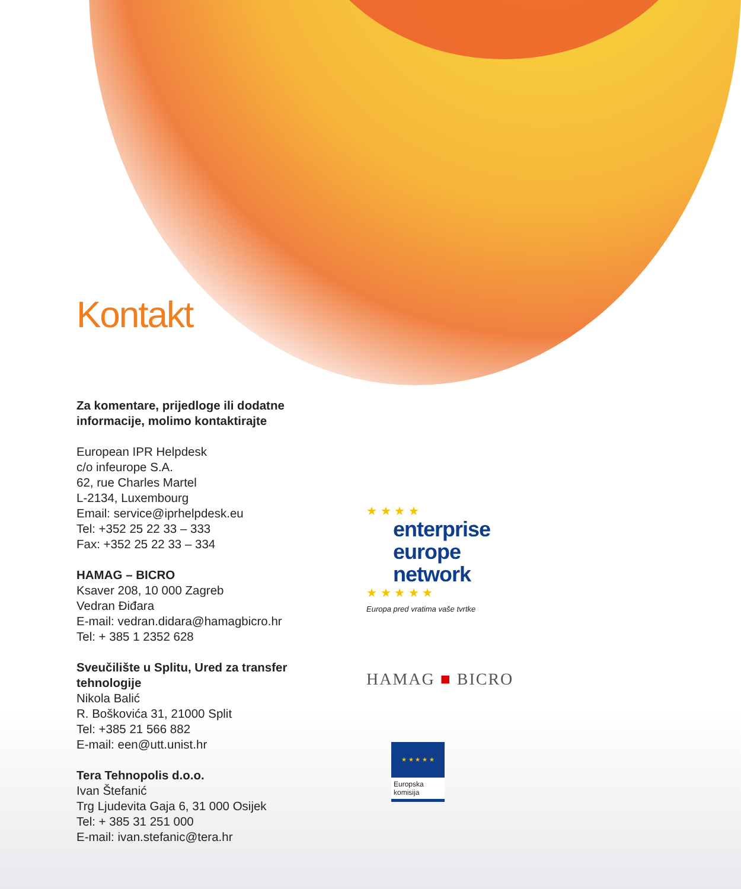Kontakt
Za komentare, prijedloge ili dodatne informacije, molimo kontaktirajte
European IPR Helpdesk
c/o infeurope S.A.
62, rue Charles Martel
L-2134, Luxembourg
Email: service@iprhelpdesk.eu
Tel: +352 25 22 33 – 333
Fax: +352 25 22 33 – 334
HAMAG – BICRO
Ksaver 208, 10 000 Zagreb
Vedran Điđara
E-mail: vedran.didara@hamagbicro.hr
Tel: + 385 1 2352 628
Sveučilište u Splitu, Ured za transfer tehnologije
Nikola Balić
R. Boškovića 31, 21000 Split
Tel: +385 21 566 882
E-mail: een@utt.unist.hr
Tera Tehnopolis d.o.o.
Ivan Štefanić
Trg Ljudevita Gaja 6, 31 000 Osijek
Tel: + 385 31 251 000
E-mail: ivan.stefanic@tera.hr
★ ★ ★ ★
enterprise
europe
network
★ ★ ★ ★ ★
Europa pred vratima vaše tvrtke
HAMAG ■ BICRO
★ ★ ★ ★ ★
Europska komisija